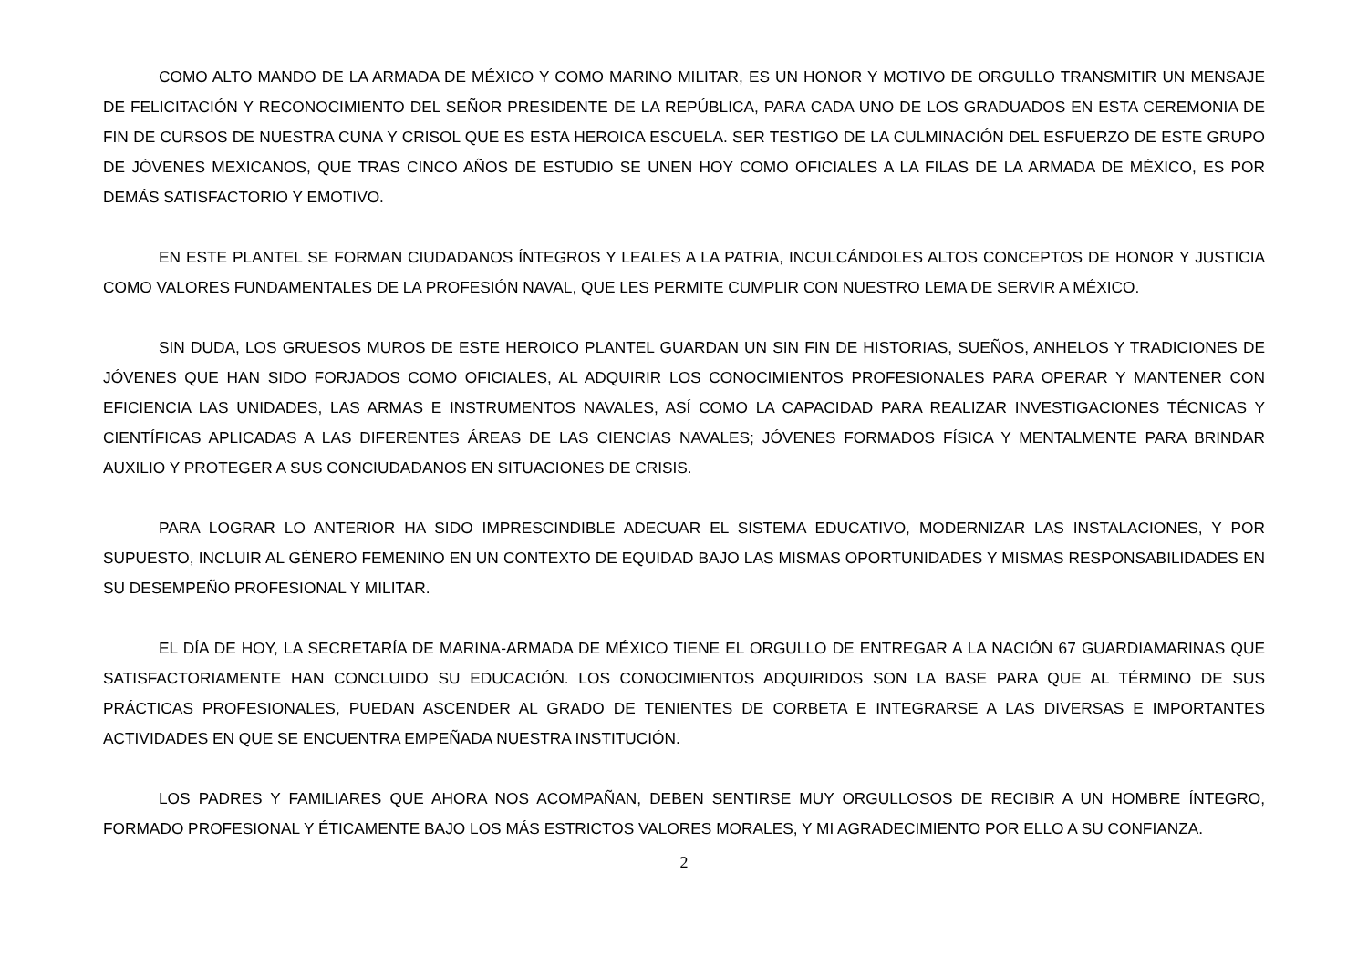COMO ALTO MANDO DE LA ARMADA DE MÉXICO Y COMO MARINO MILITAR, ES UN HONOR Y MOTIVO DE ORGULLO TRANSMITIR UN MENSAJE DE FELICITACIÓN Y RECONOCIMIENTO DEL SEÑOR PRESIDENTE DE LA REPÚBLICA, PARA CADA UNO DE LOS GRADUADOS EN ESTA CEREMONIA DE FIN DE CURSOS DE NUESTRA CUNA Y CRISOL QUE ES ESTA HEROICA ESCUELA. SER TESTIGO DE LA CULMINACIÓN DEL ESFUERZO DE ESTE GRUPO DE JÓVENES MEXICANOS, QUE TRAS CINCO AÑOS DE ESTUDIO SE UNEN HOY COMO OFICIALES A LA FILAS DE LA ARMADA DE MÉXICO, ES POR DEMÁS SATISFACTORIO Y EMOTIVO.
EN ESTE PLANTEL SE FORMAN CIUDADANOS ÍNTEGROS Y LEALES A LA PATRIA, INCULCÁNDOLES ALTOS CONCEPTOS DE HONOR Y JUSTICIA COMO VALORES FUNDAMENTALES DE LA PROFESIÓN NAVAL, QUE LES PERMITE CUMPLIR CON NUESTRO LEMA DE SERVIR A MÉXICO.
SIN DUDA, LOS GRUESOS MUROS DE ESTE HEROICO PLANTEL GUARDAN UN SIN FIN DE HISTORIAS, SUEÑOS, ANHELOS Y TRADICIONES DE JÓVENES QUE HAN SIDO FORJADOS COMO OFICIALES, AL ADQUIRIR LOS CONOCIMIENTOS PROFESIONALES PARA OPERAR Y MANTENER CON EFICIENCIA LAS UNIDADES, LAS ARMAS E INSTRUMENTOS NAVALES, ASÍ COMO LA CAPACIDAD PARA REALIZAR INVESTIGACIONES TÉCNICAS Y CIENTÍFICAS APLICADAS A LAS DIFERENTES ÁREAS DE LAS CIENCIAS NAVALES; JÓVENES FORMADOS FÍSICA Y MENTALMENTE PARA BRINDAR AUXILIO Y PROTEGER A SUS CONCIUDADANOS EN SITUACIONES DE CRISIS.
PARA LOGRAR LO ANTERIOR HA SIDO IMPRESCINDIBLE ADECUAR EL SISTEMA EDUCATIVO, MODERNIZAR LAS INSTALACIONES, Y POR SUPUESTO, INCLUIR AL GÉNERO FEMENINO EN UN CONTEXTO DE EQUIDAD BAJO LAS MISMAS OPORTUNIDADES Y MISMAS RESPONSABILIDADES EN SU DESEMPEÑO PROFESIONAL Y MILITAR.
EL DÍA DE HOY, LA SECRETARÍA DE MARINA-ARMADA DE MÉXICO TIENE EL ORGULLO DE ENTREGAR A LA NACIÓN 67 GUARDIAMARINAS QUE SATISFACTORIAMENTE HAN CONCLUIDO SU EDUCACIÓN. LOS CONOCIMIENTOS ADQUIRIDOS SON LA BASE PARA QUE AL TÉRMINO DE SUS PRÁCTICAS PROFESIONALES, PUEDAN ASCENDER AL GRADO DE TENIENTES DE CORBETA E INTEGRARSE A LAS DIVERSAS E IMPORTANTES ACTIVIDADES EN QUE SE ENCUENTRA EMPEÑADA NUESTRA INSTITUCIÓN.
LOS PADRES Y FAMILIARES QUE AHORA NOS ACOMPAÑAN, DEBEN SENTIRSE MUY ORGULLOSOS DE RECIBIR A UN HOMBRE ÍNTEGRO, FORMADO PROFESIONAL Y ÉTICAMENTE BAJO LOS MÁS ESTRICTOS VALORES MORALES, Y MI AGRADECIMIENTO POR ELLO A SU CONFIANZA.
2